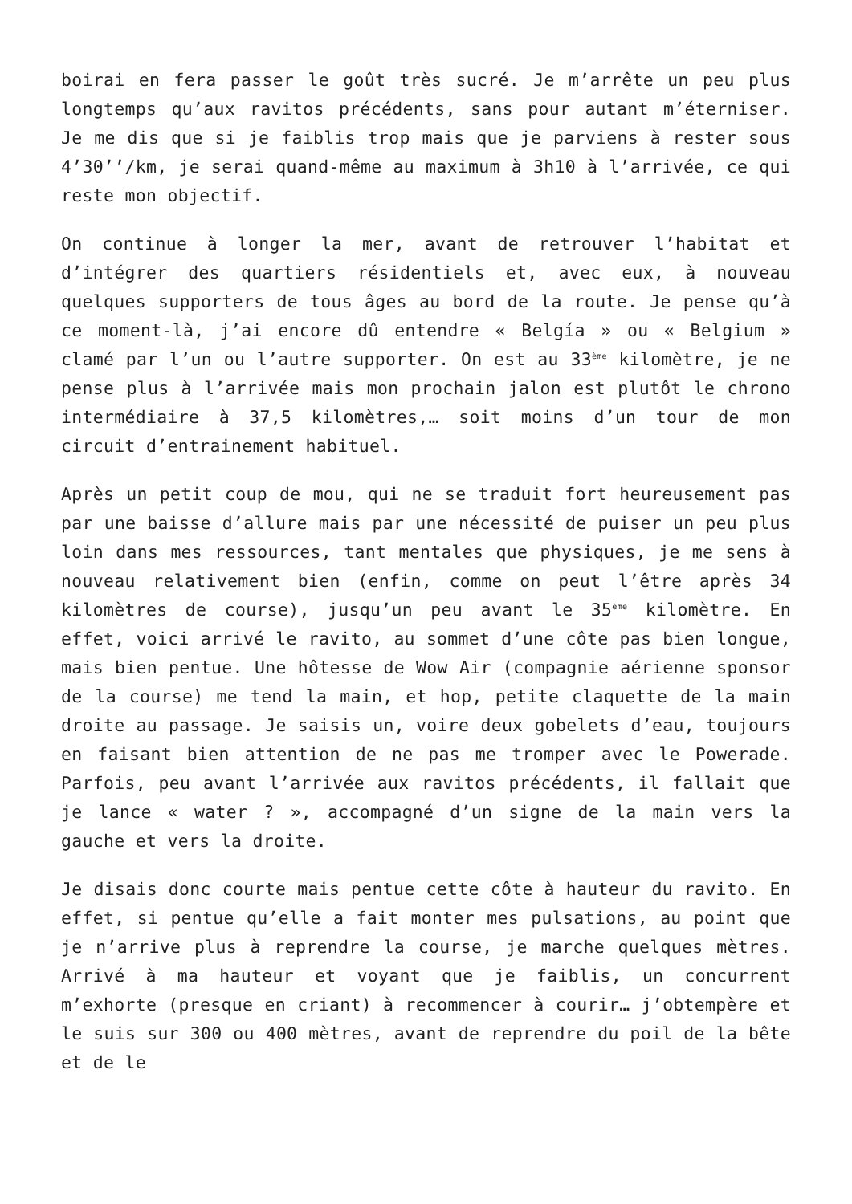boirai en fera passer le goût très sucré. Je m’arrête un peu plus longtemps qu’aux ravitos précédents, sans pour autant m’éterniser. Je me dis que si je faiblis trop mais que je parviens à rester sous 4’30’’/km, je serai quand-même au maximum à 3h10 à l’arrivée, ce qui reste mon objectif.
On continue à longer la mer, avant de retrouver l’habitat et d’intégrer des quartiers résidentiels et, avec eux, à nouveau quelques supporters de tous âges au bord de la route. Je pense qu’à ce moment-là, j’ai encore dû entendre « Belgía » ou « Belgium » clamé par l’un ou l’autre supporter. On est au 33<sup>ème</sup> kilomètre, je ne pense plus à l’arrivée mais mon prochain jalon est plutôt le chrono intermédiaire à 37,5 kilomètres,… soit moins d’un tour de mon circuit d’entrainement habituel.
Après un petit coup de mou, qui ne se traduit fort heureusement pas par une baisse d’allure mais par une nécessité de puiser un peu plus loin dans mes ressources, tant mentales que physiques, je me sens à nouveau relativement bien (enfin, comme on peut l’être après 34 kilomètres de course), jusqu’un peu avant le 35<sup>ème</sup> kilomètre. En effet, voici arrivé le ravito, au sommet d’une côte pas bien longue, mais bien pentue. Une hôtesse de Wow Air (compagnie aérienne sponsor de la course) me tend la main, et hop, petite claquette de la main droite au passage. Je saisis un, voire deux gobelets d’eau, toujours en faisant bien attention de ne pas me tromper avec le Powerade. Parfois, peu avant l’arrivée aux ravitos précédents, il fallait que je lance « water ? », accompagné d’un signe de la main vers la gauche et vers la droite.
Je disais donc courte mais pentue cette côte à hauteur du ravito. En effet, si pentue qu’elle a fait monter mes pulsations, au point que je n’arrive plus à reprendre la course, je marche quelques mètres. Arrivé à ma hauteur et voyant que je faiblis, un concurrent m’exhorte (presque en criant) à recommencer à courir… j’obtempère et le suis sur 300 ou 400 mètres, avant de reprendre du poil de la bête et de le